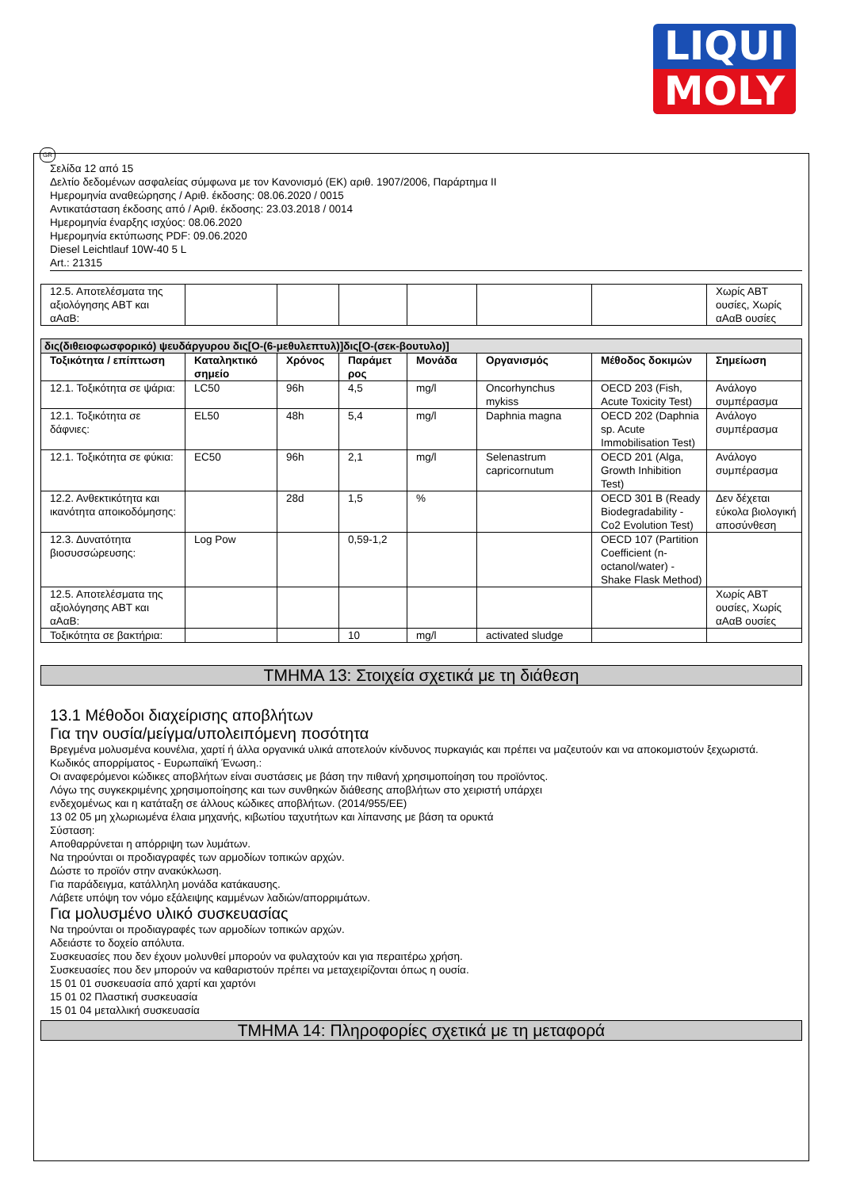LIQUI
MOLY
GR
Σελίδα 12 από 15
Δελτίο δεδομένων ασφαλείας σύμφωνα με τον Κανονισμό (ΕΚ) αριθ. 1907/2006, Παράρτημα II
Ημερομηνία αναθεώρησης / Αριθ. έκδοσης: 08.06.2020 / 0015
Αντικατάσταση έκδοσης από / Αριθ. έκδοσης: 23.03.2018 / 0014
Ημερομηνία έναρξης ισχύος: 08.06.2020
Ημερομηνία εκτύπωσης PDF: 09.06.2020
Diesel Leichtlauf 10W-40 5 L
Art.: 21315
| 12.5. Αποτελέσματα της αξιολόγησης ΑΒΤ και αΑαΒ: | | | | | | | Χωρίς ΑΒΤ ουσίες, Χωρίς αΑαΒ ουσίες |
| δις(διθειοφωσφορικό) ψευδάργυρου δις[O-(6-μεθυλεπτυλ)]δις[O-(σεκ-βουτυλο)] | | | | | | | |
| Τοξικότητα / επίπτωση | Καταληκτικό σημείο | Χρόνος | Παράμετ ρος | Μονάδα | Οργανισμός | Μέθοδος δοκιμών | Σημείωση |
| 12.1. Τοξικότητα σε ψάρια: | LC50 | 96h | 4,5 | mg/l | Oncorhynchus mykiss | OECD 203 (Fish, Acute Toxicity Test) | Ανάλογο συμπέρασμα |
| 12.1. Τοξικότητα σε δάφνιες: | EL50 | 48h | 5,4 | mg/l | Daphnia magna | OECD 202 (Daphnia sp. Acute Immobilisation Test) | Ανάλογο συμπέρασμα |
| 12.1. Τοξικότητα σε φύκια: | EC50 | 96h | 2,1 | mg/l | Selenastrum capricornutum | OECD 201 (Alga, Growth Inhibition Test) | Ανάλογο συμπέρασμα |
| 12.2. Ανθεκτικότητα και ικανότητα αποικοδόμησης: | | 28d | 1,5 | % | | OECD 301 B (Ready Biodegradability - Co2 Evolution Test) | Δεν δέχεται εύκολα βιολογική αποσύνθεση |
| 12.3. Δυνατότητα βιοσυσσώρευσης: | Log Pow | | 0,59-1,2 | | | OECD 107 (Partition Coefficient (n-octanol/water) - Shake Flask Method) | |
| 12.5. Αποτελέσματα της αξιολόγησης ΑΒΤ και αΑαΒ: | | | | | | | Χωρίς ΑΒΤ ουσίες, Χωρίς αΑαΒ ουσίες |
| Τοξικότητα σε βακτήρια: | | | 10 | mg/l | activated sludge | | |
ΤΜΗΜΑ 13: Στοιχεία σχετικά με τη διάθεση
13.1 Μέθοδοι διαχείρισης αποβλήτων
Για την ουσία/μείγμα/υπολειπόμενη ποσότητα
Βρεγμένα μολυσμένα κουνέλια, χαρτί ή άλλα οργανικά υλικά αποτελούν κίνδυνος πυρκαγιάς και πρέπει να μαζευτούν και να αποκομιστούν ξεχωριστά.
Κωδικός απορρίματος - Ευρωπαϊκή Ένωση.:
Οι αναφερόμενοι κώδικες αποβλήτων είναι συστάσεις με βάση την πιθανή χρησιμοποίηση του προϊόντος.
Λόγω της συγκεκριμένης χρησιμοποίησης και των συνθηκών διάθεσης αποβλήτων στο χειριστή υπάρχει
ενδεχομένως και η κατάταξη σε άλλους κώδικες αποβλήτων. (2014/955/EE)
13 02 05 μη χλωριωμένα έλαια μηχανής, κιβωτίου ταχυτήτων και λίπανσης με βάση τα ορυκτά
Σύσταση:
Αποθαρρύνεται η απόρριψη των λυμάτων.
Να τηρούνται οι προδιαγραφές των αρμοδίων τοπικών αρχών.
Δώστε το προϊόν στην ανακύκλωση.
Για παράδειγμα, κατάλληλη μονάδα κατάκαυσης.
Λάβετε υπόψη τον νόμο εξάλειψης καμμένων λαδιών/απορριμάτων.
Για μολυσμένο υλικό συσκευασίας
Να τηρούνται οι προδιαγραφές των αρμοδίων τοπικών αρχών.
Αδειάστε το δοχείο απόλυτα.
Συσκευασίες που δεν έχουν μολυνθεί μπορούν να φυλαχτούν και για περαιτέρω χρήση.
Συσκευασίες που δεν μπορούν να καθαριστούν πρέπει να μεταχειρίζονται όπως η ουσία.
15 01 01 συσκευασία από χαρτί και χαρτόνι
15 01 02 Πλαστική συσκευασία
15 01 04 μεταλλική συσκευασία
ΤΜΗΜΑ 14: Πληροφορίες σχετικά με τη μεταφορά